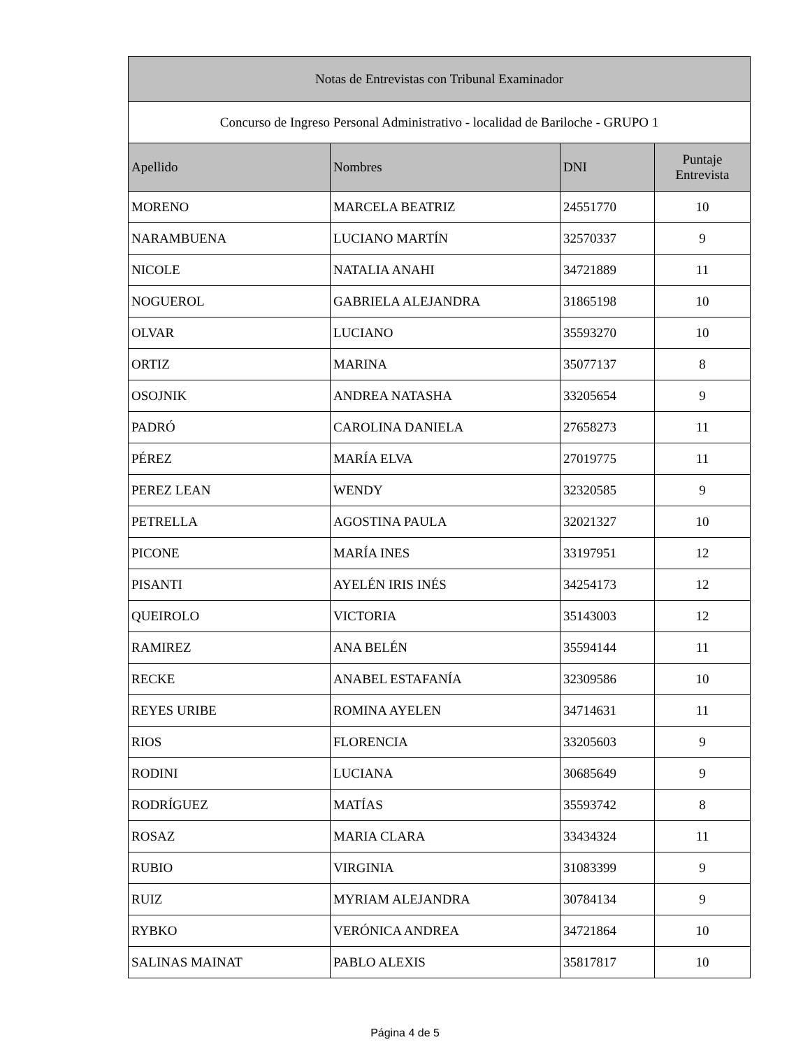| Notas de Entrevistas con Tribunal Examinador | | | |
| --- | --- | --- | --- |
| Concurso de Ingreso Personal Administrativo - localidad de Bariloche - GRUPO 1 | | | |
| Apellido | Nombres | DNI | Puntaje Entrevista |
| MORENO | MARCELA BEATRIZ | 24551770 | 10 |
| NARAMBUENA | LUCIANO MARTÍN | 32570337 | 9 |
| NICOLE | NATALIA ANAHI | 34721889 | 11 |
| NOGUEROL | GABRIELA ALEJANDRA | 31865198 | 10 |
| OLVAR | LUCIANO | 35593270 | 10 |
| ORTIZ | MARINA | 35077137 | 8 |
| OSOJNIK | ANDREA NATASHA | 33205654 | 9 |
| PADRÓ | CAROLINA DANIELA | 27658273 | 11 |
| PÉREZ | MARÍA ELVA | 27019775 | 11 |
| PEREZ LEAN | WENDY | 32320585 | 9 |
| PETRELLA | AGOSTINA PAULA | 32021327 | 10 |
| PICONE | MARÍA INES | 33197951 | 12 |
| PISANTI | AYELÉN IRIS INÉS | 34254173 | 12 |
| QUEIROLO | VICTORIA | 35143003 | 12 |
| RAMIREZ | ANA BELÉN | 35594144 | 11 |
| RECKE | ANABEL ESTAFANÍA | 32309586 | 10 |
| REYES URIBE | ROMINA AYELEN | 34714631 | 11 |
| RIOS | FLORENCIA | 33205603 | 9 |
| RODINI | LUCIANA | 30685649 | 9 |
| RODRÍGUEZ | MATÍAS | 35593742 | 8 |
| ROSAZ | MARIA CLARA | 33434324 | 11 |
| RUBIO | VIRGINIA | 31083399 | 9 |
| RUIZ | MYRIAM ALEJANDRA | 30784134 | 9 |
| RYBKO | VERÓNICA ANDREA | 34721864 | 10 |
| SALINAS MAINAT | PABLO ALEXIS | 35817817 | 10 |
Página 4 de 5